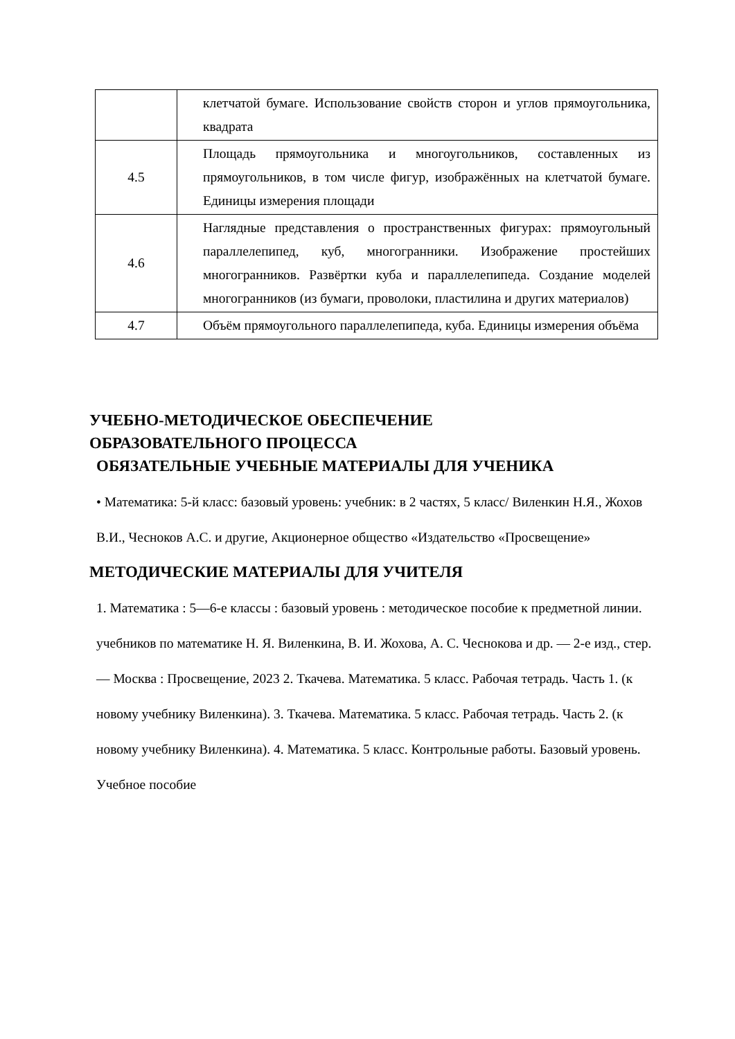| | клетчатой бумаге. Использование свойств сторон и углов прямоугольника, квадрата |
| 4.5 | Площадь прямоугольника и многоугольников, составленных из прямоугольников, в том числе фигур, изображённых на клетчатой бумаге. Единицы измерения площади |
| 4.6 | Наглядные представления о пространственных фигурах: прямоугольный параллелепипед, куб, многогранники. Изображение простейших многогранников. Развёртки куба и параллелепипеда. Создание моделей многогранников (из бумаги, проволоки, пластилина и других материалов) |
| 4.7 | Объём прямоугольного параллелепипеда, куба. Единицы измерения объёма |
УЧЕБНО-МЕТОДИЧЕСКОЕ ОБЕСПЕЧЕНИЕ
ОБРАЗОВАТЕЛЬНОГО ПРОЦЕССА
ОБЯЗАТЕЛЬНЫЕ УЧЕБНЫЕ МАТЕРИАЛЫ ДЛЯ УЧЕНИКА
• Математика: 5-й класс: базовый уровень: учебник: в 2 частях, 5 класс/ Виленкин Н.Я., Жохов В.И., Чесноков А.С. и другие, Акционерное общество «Издательство «Просвещение»
МЕТОДИЧЕСКИЕ МАТЕРИАЛЫ ДЛЯ УЧИТЕЛЯ
1. Математика : 5—6-е классы : базовый уровень : методическое пособие к предметной линии. учебников по математике Н. Я. Виленкина, В. И. Жохова, А. С. Чеснокова и др. — 2-е изд., стер. — Москва : Просвещение, 2023 2. Ткачева. Математика. 5 класс. Рабочая тетрадь. Часть 1. (к новому учебнику Виленкина). 3. Ткачева. Математика. 5 класс. Рабочая тетрадь. Часть 2. (к новому учебнику Виленкина). 4. Математика. 5 класс. Контрольные работы. Базовый уровень. Учебное пособие